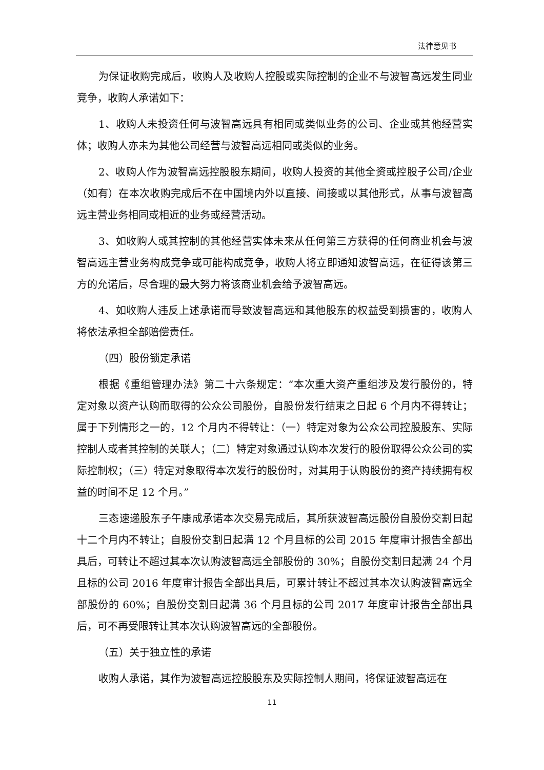法律意见书
为保证收购完成后，收购人及收购人控股或实际控制的企业不与波智高远发生同业竞争，收购人承诺如下：
1、收购人未投资任何与波智高远具有相同或类似业务的公司、企业或其他经营实体；收购人亦未为其他公司经营与波智高远相同或类似的业务。
2、收购人作为波智高远控股股东期间，收购人投资的其他全资或控股子公司/企业（如有）在本次收购完成后不在中国境内外以直接、间接或以其他形式，从事与波智高远主营业务相同或相近的业务或经营活动。
3、如收购人或其控制的其他经营实体未来从任何第三方获得的任何商业机会与波智高远主营业务构成竞争或可能构成竞争，收购人将立即通知波智高远，在征得该第三方的允诺后，尽合理的最大努力将该商业机会给予波智高远。
4、如收购人违反上述承诺而导致波智高远和其他股东的权益受到损害的，收购人将依法承担全部赔偿责任。
（四）股份锁定承诺
根据《重组管理办法》第二十六条规定：“本次重大资产重组涉及发行股份的，特定对象以资产认购而取得的公众公司股份，自股份发行结束之日起 6 个月内不得转让；属于下列情形之一的，12 个月内不得转让：（一）特定对象为公众公司控股股东、实际控制人或者其控制的关联人；（二）特定对象通过认购本次发行的股份取得公众公司的实际控制权；（三）特定对象取得本次发行的股份时，对其用于认购股份的资产持续拥有权益的时间不足 12 个月。”
三态速递股东子午康成承诺本次交易完成后，其所获波智高远股份自股份交割日起十二个月内不转让；自股份交割日起满 12 个月且标的公司 2015 年度审计报告全部出具后，可转让不超过其本次认购波智高远全部股份的 30%；自股份交割日起满 24 个月且标的公司 2016 年度审计报告全部出具后，可累计转让不超过其本次认购波智高远全部股份的 60%；自股份交割日起满 36 个月且标的公司 2017 年度审计报告全部出具后，可不再受限转让其本次认购波智高远的全部股份。
（五）关于独立性的承诺
收购人承诺，其作为波智高远控股股东及实际控制人期间，将保证波智高远在
11